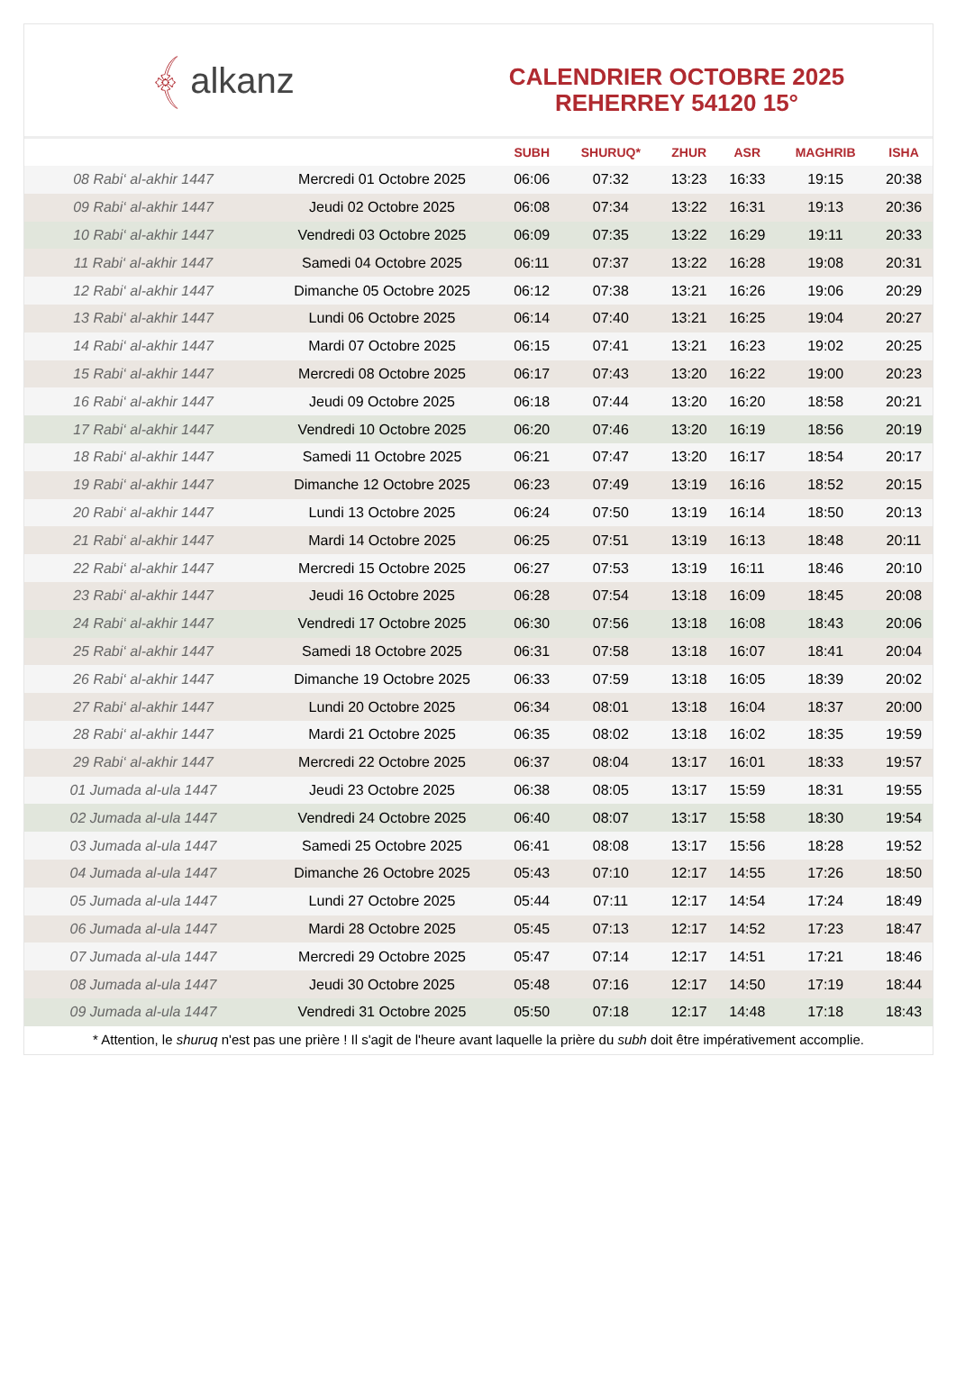﴾ alkanz
CALENDRIER OCTOBRE 2025
REHERREY 54120 15°
| | | SUBH | SHURUQ* | ZHUR | ASR | MAGHRIB | ISHA |
| --- | --- | --- | --- | --- | --- | --- | --- |
| 08 Rabi‘ al-akhir 1447 | Mercredi 01 Octobre 2025 | 06:06 | 07:32 | 13:23 | 16:33 | 19:15 | 20:38 |
| 09 Rabi‘ al-akhir 1447 | Jeudi 02 Octobre 2025 | 06:08 | 07:34 | 13:22 | 16:31 | 19:13 | 20:36 |
| 10 Rabi‘ al-akhir 1447 | Vendredi 03 Octobre 2025 | 06:09 | 07:35 | 13:22 | 16:29 | 19:11 | 20:33 |
| 11 Rabi‘ al-akhir 1447 | Samedi 04 Octobre 2025 | 06:11 | 07:37 | 13:22 | 16:28 | 19:08 | 20:31 |
| 12 Rabi‘ al-akhir 1447 | Dimanche 05 Octobre 2025 | 06:12 | 07:38 | 13:21 | 16:26 | 19:06 | 20:29 |
| 13 Rabi‘ al-akhir 1447 | Lundi 06 Octobre 2025 | 06:14 | 07:40 | 13:21 | 16:25 | 19:04 | 20:27 |
| 14 Rabi‘ al-akhir 1447 | Mardi 07 Octobre 2025 | 06:15 | 07:41 | 13:21 | 16:23 | 19:02 | 20:25 |
| 15 Rabi‘ al-akhir 1447 | Mercredi 08 Octobre 2025 | 06:17 | 07:43 | 13:20 | 16:22 | 19:00 | 20:23 |
| 16 Rabi‘ al-akhir 1447 | Jeudi 09 Octobre 2025 | 06:18 | 07:44 | 13:20 | 16:20 | 18:58 | 20:21 |
| 17 Rabi‘ al-akhir 1447 | Vendredi 10 Octobre 2025 | 06:20 | 07:46 | 13:20 | 16:19 | 18:56 | 20:19 |
| 18 Rabi‘ al-akhir 1447 | Samedi 11 Octobre 2025 | 06:21 | 07:47 | 13:20 | 16:17 | 18:54 | 20:17 |
| 19 Rabi‘ al-akhir 1447 | Dimanche 12 Octobre 2025 | 06:23 | 07:49 | 13:19 | 16:16 | 18:52 | 20:15 |
| 20 Rabi‘ al-akhir 1447 | Lundi 13 Octobre 2025 | 06:24 | 07:50 | 13:19 | 16:14 | 18:50 | 20:13 |
| 21 Rabi‘ al-akhir 1447 | Mardi 14 Octobre 2025 | 06:25 | 07:51 | 13:19 | 16:13 | 18:48 | 20:11 |
| 22 Rabi‘ al-akhir 1447 | Mercredi 15 Octobre 2025 | 06:27 | 07:53 | 13:19 | 16:11 | 18:46 | 20:10 |
| 23 Rabi‘ al-akhir 1447 | Jeudi 16 Octobre 2025 | 06:28 | 07:54 | 13:18 | 16:09 | 18:45 | 20:08 |
| 24 Rabi‘ al-akhir 1447 | Vendredi 17 Octobre 2025 | 06:30 | 07:56 | 13:18 | 16:08 | 18:43 | 20:06 |
| 25 Rabi‘ al-akhir 1447 | Samedi 18 Octobre 2025 | 06:31 | 07:58 | 13:18 | 16:07 | 18:41 | 20:04 |
| 26 Rabi‘ al-akhir 1447 | Dimanche 19 Octobre 2025 | 06:33 | 07:59 | 13:18 | 16:05 | 18:39 | 20:02 |
| 27 Rabi‘ al-akhir 1447 | Lundi 20 Octobre 2025 | 06:34 | 08:01 | 13:18 | 16:04 | 18:37 | 20:00 |
| 28 Rabi‘ al-akhir 1447 | Mardi 21 Octobre 2025 | 06:35 | 08:02 | 13:18 | 16:02 | 18:35 | 19:59 |
| 29 Rabi‘ al-akhir 1447 | Mercredi 22 Octobre 2025 | 06:37 | 08:04 | 13:17 | 16:01 | 18:33 | 19:57 |
| 01 Jumada al-ula 1447 | Jeudi 23 Octobre 2025 | 06:38 | 08:05 | 13:17 | 15:59 | 18:31 | 19:55 |
| 02 Jumada al-ula 1447 | Vendredi 24 Octobre 2025 | 06:40 | 08:07 | 13:17 | 15:58 | 18:30 | 19:54 |
| 03 Jumada al-ula 1447 | Samedi 25 Octobre 2025 | 06:41 | 08:08 | 13:17 | 15:56 | 18:28 | 19:52 |
| 04 Jumada al-ula 1447 | Dimanche 26 Octobre 2025 | 05:43 | 07:10 | 12:17 | 14:55 | 17:26 | 18:50 |
| 05 Jumada al-ula 1447 | Lundi 27 Octobre 2025 | 05:44 | 07:11 | 12:17 | 14:54 | 17:24 | 18:49 |
| 06 Jumada al-ula 1447 | Mardi 28 Octobre 2025 | 05:45 | 07:13 | 12:17 | 14:52 | 17:23 | 18:47 |
| 07 Jumada al-ula 1447 | Mercredi 29 Octobre 2025 | 05:47 | 07:14 | 12:17 | 14:51 | 17:21 | 18:46 |
| 08 Jumada al-ula 1447 | Jeudi 30 Octobre 2025 | 05:48 | 07:16 | 12:17 | 14:50 | 17:19 | 18:44 |
| 09 Jumada al-ula 1447 | Vendredi 31 Octobre 2025 | 05:50 | 07:18 | 12:17 | 14:48 | 17:18 | 18:43 |
* Attention, le shuruq n'est pas une prière ! Il s'agit de l'heure avant laquelle la prière du subh doit être impérativement accomplie.